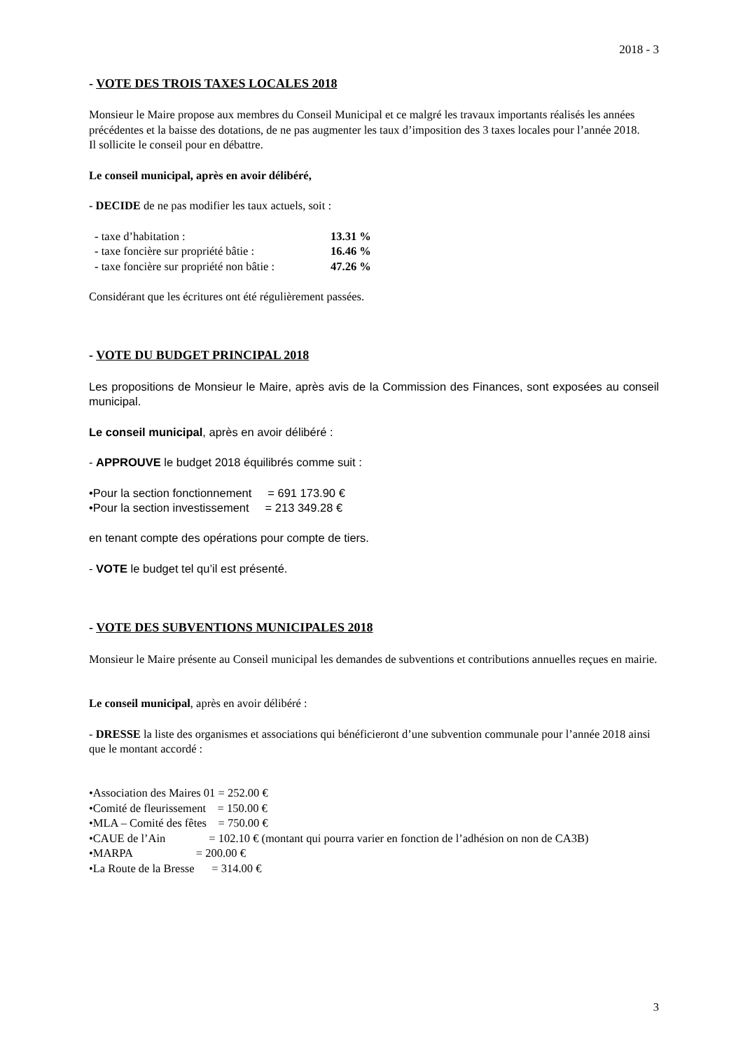2018 - 3
- VOTE DES TROIS TAXES LOCALES 2018
Monsieur le Maire propose aux membres du Conseil Municipal et ce malgré les travaux importants réalisés les années précédentes et la baisse des dotations, de ne pas augmenter les taux d’imposition des 3 taxes locales pour l’année 2018.
Il sollicite le conseil pour en débattre.
Le conseil municipal, après en avoir délibéré,
- DECIDE de ne pas modifier les taux actuels, soit :
| - taxe d’habitation : | 13.31 % |
| - taxe foncière sur propriété bâtie : | 16.46 % |
| - taxe foncière sur propriété non bâtie : | 47.26 % |
Considérant que les écritures ont été régulièrement passées.
- VOTE DU BUDGET PRINCIPAL 2018
Les propositions de Monsieur le Maire, après avis de la Commission des Finances, sont exposées au conseil municipal.
Le conseil municipal, après en avoir délibéré :
- APPROUVE le budget 2018 équilibrés comme suit :
•Pour la section fonctionnement = 691 173.90 €
•Pour la section investissement = 213 349.28 €
en tenant compte des opérations pour compte de tiers.
- VOTE le budget tel qu’il est présenté.
- VOTE DES SUBVENTIONS MUNICIPALES 2018
Monsieur le Maire présente au Conseil municipal les demandes de subventions et contributions annuelles reçues en mairie.
Le conseil municipal, après en avoir délibéré :
- DRESSE la liste des organismes et associations qui bénéficieront d’une subvention communale pour l’année 2018 ainsi que le montant accordé :
•Association des Maires 01 = 252.00 €
•Comité de fleurissement = 150.00 €
•MLA – Comité des fêtes = 750.00 €
•CAUE de l’Ain = 102.10 € (montant qui pourra varier en fonction de l’adhésion on non de CA3B)
•MARPA = 200.00 €
•La Route de la Bresse = 314.00 €
3